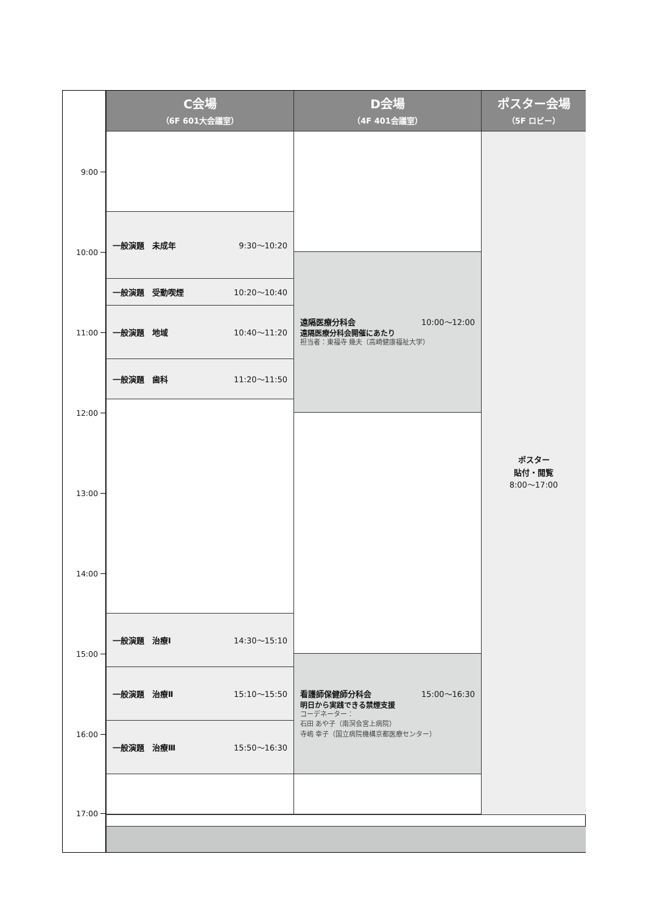C会場
（6F 601大会議室）
D会場
（4F 401会議室）
ポスター会場
（5F ロビー）
9:00
10:00
11:00
12:00
13:00
14:00
15:00
16:00
17:00
一般演題　未成年 9:30～10:20
一般演題　受動喫煙 10:20～10:40
一般演題　地域 10:40～11:20
一般演題　歯科 11:20～11:50
一般演題　治療Ⅰ 14:30～15:10
一般演題　治療Ⅱ 15:10～15:50
一般演題　治療Ⅲ 15:50～16:30
遠隔医療分科会 10:00～12:00
遠隔医療分科会開催にあたり
担当者：東福寺 幾夫（高崎健康福祉大学）
看護師保健師分科会 15:00～16:30
明日から実践できる禁煙支援
コーデネーター：
石田 あや子（南溟会宮上病院）
寺嶋 幸子（国立病院機構京都医療センター）
ポスター
貼付・閲覧
8:00～17:00